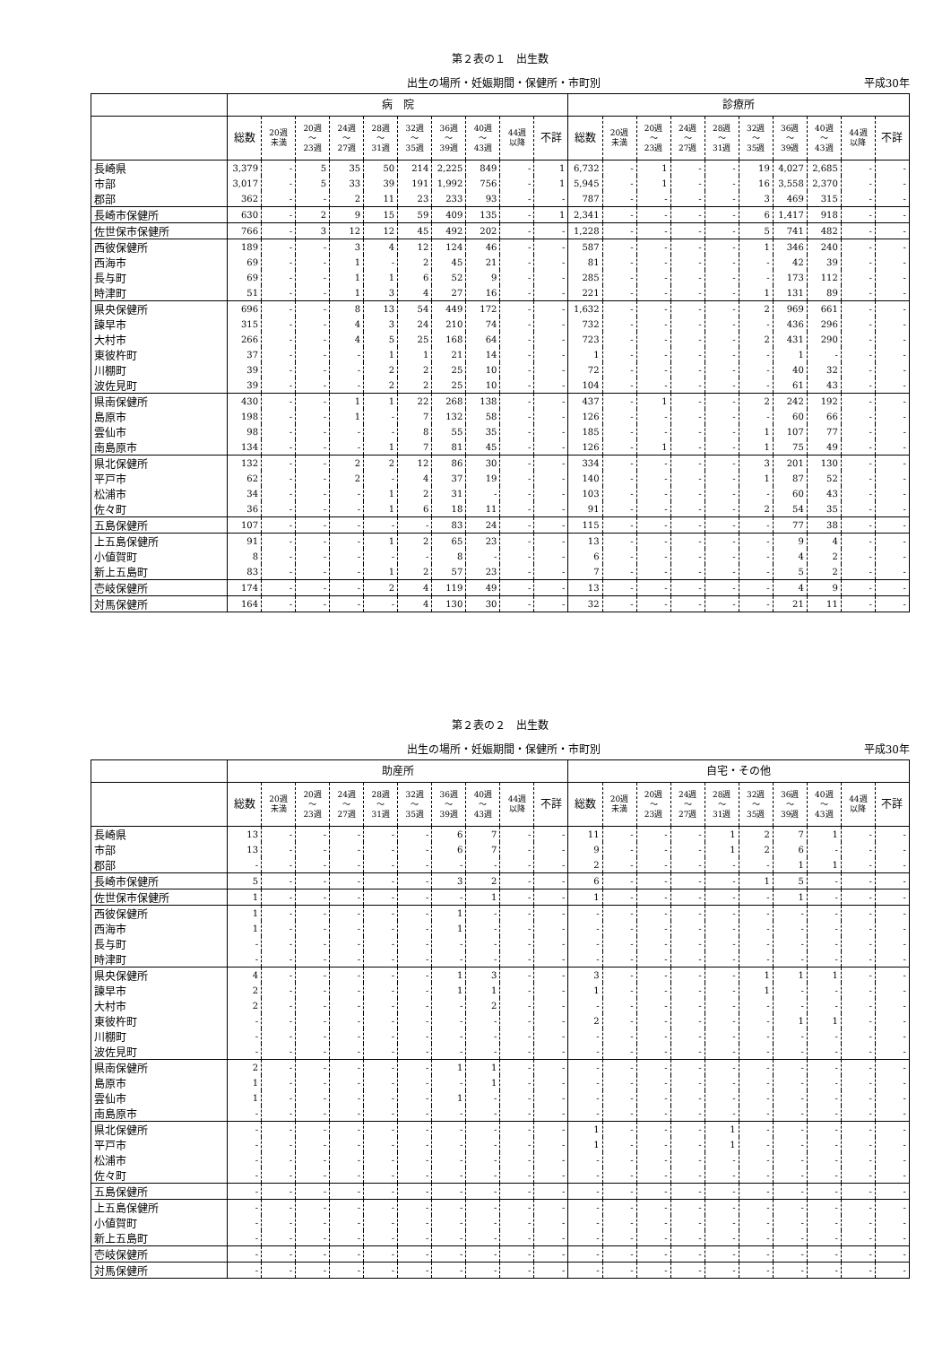第２表の１　出生数
出生の場所・妊娠期間・保健所・市町別 平成30年
| | 病 院 | | | | | | | | | | 診療所 | | | | | | | | | |
| --- | --- | --- | --- | --- | --- | --- | --- | --- | --- | --- | --- | --- | --- | --- | --- | --- | --- | --- | --- | --- |
| | 総数 | 20週 未満 | 20週 ～ 23週 | 24週 ～ 27週 | 28週 ～ 31週 | 32週 ～ 35週 | 36週 ～ 39週 | 40週 ～ 43週 | 44週 以降 | 不詳 | 総数 | 20週 未満 | 20週 ～ 23週 | 24週 ～ 27週 | 28週 ～ 31週 | 32週 ～ 35週 | 36週 ～ 39週 | 40週 ～ 43週 | 44週 以降 | 不詳 |
| 長崎県 | 3,379 | - | 5 | 35 | 50 | 214 | 2,225 | 849 | - | 1 | 6,732 | - | 1 | - | - | 19 | 4,027 | 2,685 | - | - |
| 市部 | 3,017 | - | 5 | 33 | 39 | 191 | 1,992 | 756 | - | 1 | 5,945 | - | 1 | - | - | 16 | 3,558 | 2,370 | - | - |
| 郡部 | 362 | - | - | 2 | 11 | 23 | 233 | 93 | - | - | 787 | - | - | - | - | 3 | 469 | 315 | - | - |
| 長崎市保健所 | 630 | - | 2 | 9 | 15 | 59 | 409 | 135 | - | 1 | 2,341 | - | - | - | - | 6 | 1,417 | 918 | - | - |
| 佐世保市保健所 | 766 | - | 3 | 12 | 12 | 45 | 492 | 202 | - | - | 1,228 | - | - | - | - | 5 | 741 | 482 | - | - |
| 西彼保健所 | 189 | - | - | 3 | 4 | 12 | 124 | 46 | - | - | 587 | - | - | - | - | 1 | 346 | 240 | - | - |
| 西海市 | 69 | - | - | 1 | - | 2 | 45 | 21 | - | - | 81 | - | - | - | - | - | 42 | 39 | - | - |
| 長与町 | 69 | - | - | 1 | 1 | 6 | 52 | 9 | - | - | 285 | - | - | - | - | - | 173 | 112 | - | - |
| 時津町 | 51 | - | - | 1 | 3 | 4 | 27 | 16 | - | - | 221 | - | - | - | - | 1 | 131 | 89 | - | - |
| 県央保健所 | 696 | - | - | 8 | 13 | 54 | 449 | 172 | - | - | 1,632 | - | - | - | - | 2 | 969 | 661 | - | - |
| 諫早市 | 315 | - | - | 4 | 3 | 24 | 210 | 74 | - | - | 732 | - | - | - | - | - | 436 | 296 | - | - |
| 大村市 | 266 | - | - | 4 | 5 | 25 | 168 | 64 | - | - | 723 | - | - | - | - | 2 | 431 | 290 | - | - |
| 東彼杵町 | 37 | - | - | - | 1 | 1 | 21 | 14 | - | - | 1 | - | - | - | - | - | 1 | - | - | - |
| 川棚町 | 39 | - | - | - | 2 | 2 | 25 | 10 | - | - | 72 | - | - | - | - | - | 40 | 32 | - | - |
| 波佐見町 | 39 | - | - | - | 2 | 2 | 25 | 10 | - | - | 104 | - | - | - | - | - | 61 | 43 | - | - |
| 県南保健所 | 430 | - | - | 1 | 1 | 22 | 268 | 138 | - | - | 437 | - | 1 | - | - | 2 | 242 | 192 | - | - |
| 島原市 | 198 | - | - | 1 | - | 7 | 132 | 58 | - | - | 126 | - | - | - | - | - | 60 | 66 | - | - |
| 雲仙市 | 98 | - | - | - | - | 8 | 55 | 35 | - | - | 185 | - | - | - | - | 1 | 107 | 77 | - | - |
| 南島原市 | 134 | - | - | - | 1 | 7 | 81 | 45 | - | - | 126 | - | 1 | - | - | 1 | 75 | 49 | - | - |
| 県北保健所 | 132 | - | - | 2 | 2 | 12 | 86 | 30 | - | - | 334 | - | - | - | - | 3 | 201 | 130 | - | - |
| 平戸市 | 62 | - | - | 2 | - | 4 | 37 | 19 | - | - | 140 | - | - | - | - | 1 | 87 | 52 | - | - |
| 松浦市 | 34 | - | - | - | 1 | 2 | 31 | - | - | - | 103 | - | - | - | - | - | 60 | 43 | - | - |
| 佐々町 | 36 | - | - | - | 1 | 6 | 18 | 11 | - | - | 91 | - | - | - | - | 2 | 54 | 35 | - | - |
| 五島保健所 | 107 | - | - | - | - | - | 83 | 24 | - | - | 115 | - | - | - | - | - | 77 | 38 | - | - |
| 上五島保健所 | 91 | - | - | - | 1 | 2 | 65 | 23 | - | - | 13 | - | - | - | - | - | 9 | 4 | - | - |
| 小値賀町 | 8 | - | - | - | - | - | 8 | - | - | - | 6 | - | - | - | - | - | 4 | 2 | - | - |
| 新上五島町 | 83 | - | - | - | 1 | 2 | 57 | 23 | - | - | 7 | - | - | - | - | - | 5 | 2 | - | - |
| 壱岐保健所 | 174 | - | - | - | 2 | 4 | 119 | 49 | - | - | 13 | - | - | - | - | - | 4 | 9 | - | - |
| 対馬保健所 | 164 | - | - | - | - | 4 | 130 | 30 | - | - | 32 | - | - | - | - | - | 21 | 11 | - | - |
第２表の２　出生数
出生の場所・妊娠期間・保健所・市町別 平成30年
| | 助産所 | | | | | | | | | | 自宅・その他 | | | | | | | | | |
| --- | --- | --- | --- | --- | --- | --- | --- | --- | --- | --- | --- | --- | --- | --- | --- | --- | --- | --- | --- | --- |
| | 総数 | 20週 未満 | 20週 ～ 23週 | 24週 ～ 27週 | 28週 ～ 31週 | 32週 ～ 35週 | 36週 ～ 39週 | 40週 ～ 43週 | 44週 以降 | 不詳 | 総数 | 20週 未満 | 20週 ～ 23週 | 24週 ～ 27週 | 28週 ～ 31週 | 32週 ～ 35週 | 36週 ～ 39週 | 40週 ～ 43週 | 44週 以降 | 不詳 |
| 長崎県 | 13 | - | - | - | - | - | 6 | 7 | - | - | 11 | - | - | - | 1 | 2 | 7 | 1 | - | - |
| 市部 | 13 | - | - | - | - | - | 6 | 7 | - | - | 9 | - | - | - | 1 | 2 | 6 | - | - | - |
| 郡部 | - | - | - | - | - | - | - | - | - | - | 2 | - | - | - | - | - | 1 | 1 | - | - |
| 長崎市保健所 | 5 | - | - | - | - | - | 3 | 2 | - | - | 6 | - | - | - | - | 1 | 5 | - | - | - |
| 佐世保市保健所 | 1 | - | - | - | - | - | - | 1 | - | - | 1 | - | - | - | - | - | 1 | - | - | - |
| 西彼保健所 | 1 | - | - | - | - | - | 1 | - | - | - | - | - | - | - | - | - | - | - | - | - |
| 西海市 | 1 | - | - | - | - | - | 1 | - | - | - | - | - | - | - | - | - | - | - | - | - |
| 長与町 | - | - | - | - | - | - | - | - | - | - | - | - | - | - | - | - | - | - | - | - |
| 時津町 | - | - | - | - | - | - | - | - | - | - | - | - | - | - | - | - | - | - | - | - |
| 県央保健所 | 4 | - | - | - | - | - | 1 | 3 | - | - | 3 | - | - | - | - | 1 | 1 | 1 | - | - |
| 諫早市 | 2 | - | - | - | - | - | 1 | 1 | - | - | 1 | - | - | - | - | 1 | - | - | - | - |
| 大村市 | 2 | - | - | - | - | - | - | 2 | - | - | - | - | - | - | - | - | - | - | - | - |
| 東彼杵町 | - | - | - | - | - | - | - | - | - | - | 2 | - | - | - | - | - | 1 | 1 | - | - |
| 川棚町 | - | - | - | - | - | - | - | - | - | - | - | - | - | - | - | - | - | - | - | - |
| 波佐見町 | - | - | - | - | - | - | - | - | - | - | - | - | - | - | - | - | - | - | - | - |
| 県南保健所 | 2 | - | - | - | - | - | 1 | 1 | - | - | - | - | - | - | - | - | - | - | - | - |
| 島原市 | 1 | - | - | - | - | - | - | 1 | - | - | - | - | - | - | - | - | - | - | - | - |
| 雲仙市 | 1 | - | - | - | - | - | 1 | - | - | - | - | - | - | - | - | - | - | - | - | - |
| 南島原市 | - | - | - | - | - | - | - | - | - | - | - | - | - | - | - | - | - | - | - | - |
| 県北保健所 | - | - | - | - | - | - | - | - | - | - | 1 | - | - | - | 1 | - | - | - | - | - |
| 平戸市 | - | - | - | - | - | - | - | - | - | - | 1 | - | - | - | 1 | - | - | - | - | - |
| 松浦市 | - | - | - | - | - | - | - | - | - | - | - | - | - | - | - | - | - | - | - | - |
| 佐々町 | - | - | - | - | - | - | - | - | - | - | - | - | - | - | - | - | - | - | - | - |
| 五島保健所 | - | - | - | - | - | - | - | - | - | - | - | - | - | - | - | - | - | - | - | - |
| 上五島保健所 | - | - | - | - | - | - | - | - | - | - | - | - | - | - | - | - | - | - | - | - |
| 小値賀町 | - | - | - | - | - | - | - | - | - | - | - | - | - | - | - | - | - | - | - | - |
| 新上五島町 | - | - | - | - | - | - | - | - | - | - | - | - | - | - | - | - | - | - | - | - |
| 壱岐保健所 | - | - | - | - | - | - | - | - | - | - | - | - | - | - | - | - | - | - | - | - |
| 対馬保健所 | - | - | - | - | - | - | - | - | - | - | - | - | - | - | - | - | - | - | - | - |